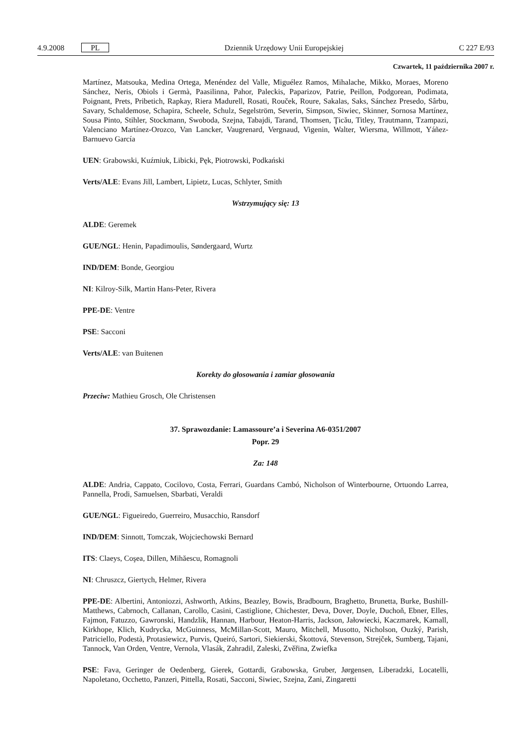4.9.2008 PL Dziennik Urzędowy Unii Europejskiej C 227 E/93
Czwartek, 11 października 2007 r.
Martínez, Matsouka, Medina Ortega, Menéndez del Valle, Miguélez Ramos, Mihalache, Mikko, Moraes, Moreno Sánchez, Neris, Obiols i Germà, Paasilinna, Pahor, Paleckis, Paparizov, Patrie, Peillon, Podgorean, Podimata, Poignant, Prets, Pribetich, Rapkay, Riera Madurell, Rosati, Rouček, Roure, Sakalas, Saks, Sánchez Presedo, Sârbu, Savary, Schaldemose, Schapira, Scheele, Schulz, Segelström, Severin, Simpson, Siwiec, Skinner, Sornosa Martínez, Sousa Pinto, Stihler, Stockmann, Swoboda, Szejna, Tabajdi, Tarand, Thomsen, Ţicău, Titley, Trautmann, Tzampazi, Valenciano Martínez-Orozco, Van Lancker, Vaugrenard, Vergnaud, Vigenin, Walter, Wiersma, Willmott, Yáñez-Barnuevo García
UEN: Grabowski, Kuźmiuk, Libicki, Pęk, Piotrowski, Podkański
Verts/ALE: Evans Jill, Lambert, Lipietz, Lucas, Schlyter, Smith
Wstrzymujący się: 13
ALDE: Geremek
GUE/NGL: Henin, Papadimoulis, Søndergaard, Wurtz
IND/DEM: Bonde, Georgiou
NI: Kilroy-Silk, Martin Hans-Peter, Rivera
PPE-DE: Ventre
PSE: Sacconi
Verts/ALE: van Buitenen
Korekty do głosowania i zamiar głosowania
Przeciw: Mathieu Grosch, Ole Christensen
37. Sprawozdanie: Lamassoure’a i Severina A6-0351/2007
Popr. 29
Za: 148
ALDE: Andria, Cappato, Cocilovo, Costa, Ferrari, Guardans Cambó, Nicholson of Winterbourne, Ortuondo Larrea, Pannella, Prodi, Samuelsen, Sbarbati, Veraldi
GUE/NGL: Figueiredo, Guerreiro, Musacchio, Ransdorf
IND/DEM: Sinnott, Tomczak, Wojciechowski Bernard
ITS: Claeys, Coşea, Dillen, Mihăescu, Romagnoli
NI: Chruszcz, Giertych, Helmer, Rivera
PPE-DE: Albertini, Antoniozzi, Ashworth, Atkins, Beazley, Bowis, Bradbourn, Braghetto, Brunetta, Burke, Bushill-Matthews, Cabrnoch, Callanan, Carollo, Casini, Castiglione, Chichester, Deva, Dover, Doyle, Duchoň, Ebner, Elles, Fajmon, Fatuzzo, Gawronski, Handzlik, Hannan, Harbour, Heaton-Harris, Jackson, Jałowiecki, Kaczmarek, Kamall, Kirkhope, Klich, Kudrycka, McGuinness, McMillan-Scott, Mauro, Mitchell, Musotto, Nicholson, Ouzký, Parish, Patriciello, Podestà, Protasiewicz, Purvis, Queiró, Sartori, Siekierski, Škottová, Stevenson, Strejček, Sumberg, Tajani, Tannock, Van Orden, Ventre, Vernola, Vlasák, Zahradil, Zaleski, Zvěřina, Zwiefka
PSE: Fava, Geringer de Oedenberg, Gierek, Gottardi, Grabowska, Gruber, Jørgensen, Liberadzki, Locatelli, Napoletano, Occhetto, Panzeri, Pittella, Rosati, Sacconi, Siwiec, Szejna, Zani, Zingaretti